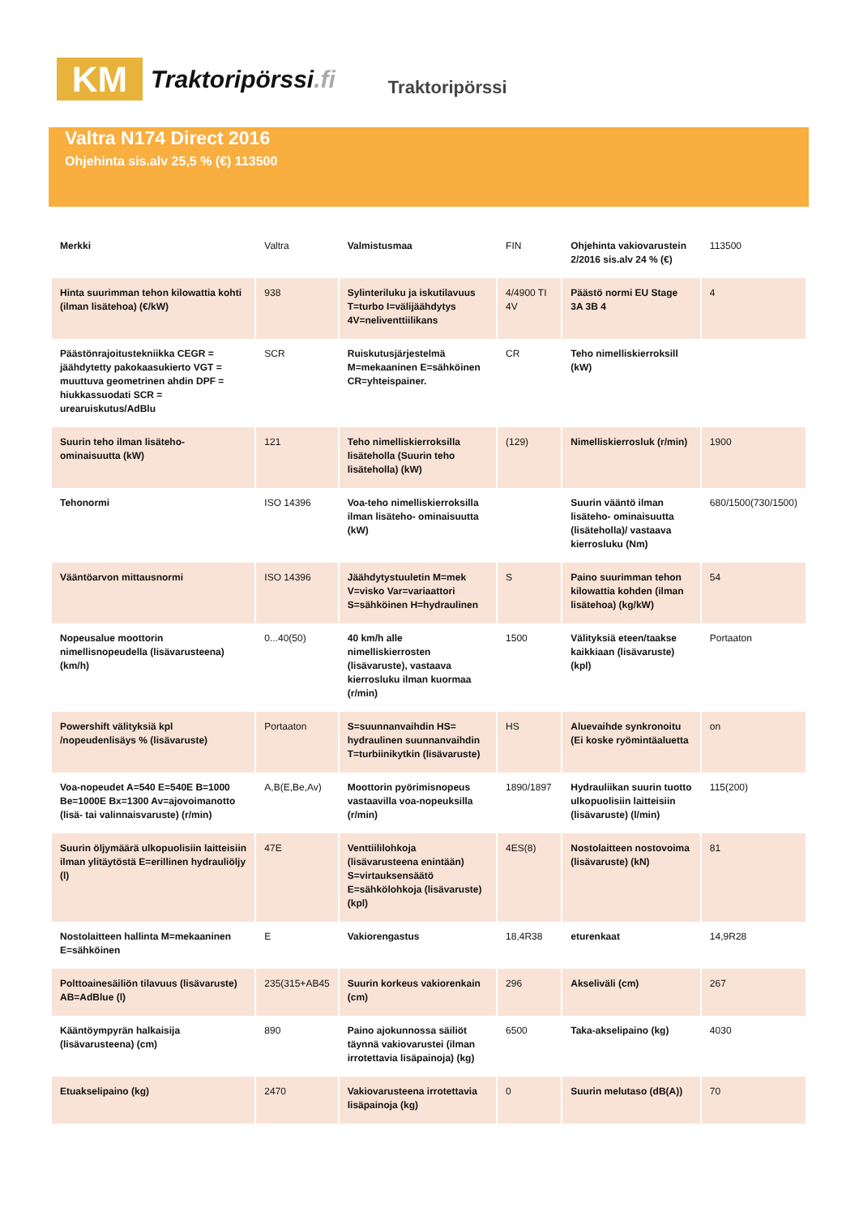KM
Traktoripörssi.fi
Traktoripörssi
Valtra N174 Direct 2016
Ohjehinta sis.alv 25,5 % (€) 113500
| Merkki | Valtra | Valmistusmaa | FIN | Ohjehinta vakiovarustein 2/2016 sis.alv 24 % (€) | 113500 |
| Hinta suurimman tehon kilowattia kohti (ilman lisätehoa) (€/kW) | 938 | Sylinteriluku ja iskutilavuus T=turbo I=välijäähdytys 4V=neliventtiilikans | 4/4900 TI 4V | Päästö normi EU Stage 3A 3B 4 | 4 |
| Päästönrajoitustekniikka CEGR = jäähdytetty pakokaasukierto VGT = muuttuva geometrinen ahdin DPF = hiukkassuodati SCR = urearuiskutus/AdBlu | SCR | Ruiskutusjärjestelmä M=mekaaninen E=sähköinen CR=yhteispainer. | CR | Teho nimelliskierroksill (kW) | |
| Suurin teho ilman lisäteho- ominaisuutta (kW) | 121 | Teho nimelliskierroksilla lisäteholla (Suurin teho lisäteholla) (kW) | (129) | Nimelliskierrosluk (r/min) | 1900 |
| Tehonormi | ISO 14396 | Voa-teho nimelliskierroksilla ilman lisäteho- ominaisuutta (kW) | | Suurin vääntö ilman lisäteho- ominaisuutta (lisäteholla)/ vastaava kierrosluku (Nm) | 680/1500(730/1500) |
| Vääntöarvon mittausnormi | ISO 14396 | Jäähdytystuuletin M=mek V=visko Var=variaattori S=sähköinen H=hydraulinen | S | Paino suurimman tehon kilowattia kohden (ilman lisätehoa) (kg/kW) | 54 |
| Nopeusalue moottorin nimellisnopeudella (lisävarusteena) (km/h) | 0...40(50) | 40 km/h alle nimelliskierrosten (lisävaruste), vastaava kierrosluku ilman kuormaa (r/min) | 1500 | Välityksiä eteen/taakse kaikkiaan (lisävaruste) (kpl) | Portaaton |
| Powershift välityksiä kpl /nopeudenlisäys % (lisävaruste) | Portaaton | S=suunnanvaihdin HS= hydraulinen suunnanvaihdin T=turbiinikytkin (lisävaruste) | HS | Aluevaihde synkronoitu (Ei koske ryömintäaluetta | on |
| Voa-nopeudet A=540 E=540E B=1000 Be=1000E Bx=1300 Av=ajovoimanotto (lisä- tai valinnaisvaruste) (r/min) | A,B(E,Be,Av) | Moottorin pyörimisnopeus vastaavilla voa-nopeuksilla (r/min) | 1890/1897 | Hydrauliikan suurin tuotto ulkopuolisiin laitteisiin (lisävaruste) (l/min) | 115(200) |
| Suurin öljymäärä ulkopuolisiin laitteisiin ilman ylitäytöstä E=erillinen hydrauliöljy (l) | 47E | Venttiililohkoja (lisävarusteena enintään) S=virtauksensäätö E=sähkölohkoja (lisävaruste) (kpl) | 4ES(8) | Nostolaitteen nostovoima (lisävaruste) (kN) | 81 |
| Nostolaitteen hallinta M=mekaaninen E=sähköinen | E | Vakiorengastus | 18,4R38 | eturenkaat | 14,9R28 |
| Polttoainesäiliön tilavuus (lisävaruste) AB=AdBlue (l) | 235(315+AB45 | Suurin korkeus vakiorenkain (cm) | 296 | Akseliväli (cm) | 267 |
| Kääntöympyrän halkaisija (lisävarusteena) (cm) | 890 | Paino ajokunnossa säiliöt täynnä vakiovarustei (ilman irrotettavia lisäpainoja) (kg) | 6500 | Taka-akselipaino (kg) | 4030 |
| Etuakselipaino (kg) | 2470 | Vakiovarusteena irrotettavia lisäpainoja (kg) | 0 | Suurin melutaso (dB(A)) | 70 |